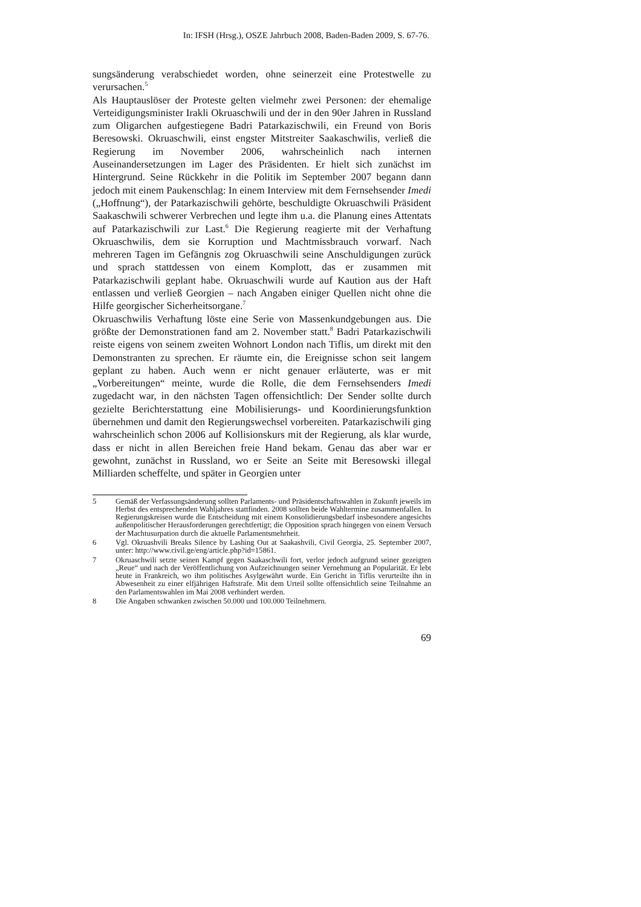In: IFSH (Hrsg.), OSZE Jahrbuch 2008, Baden-Baden 2009, S. 67-76.
sungsänderung verabschiedet worden, ohne seinerzeit eine Protestwelle zu verursachen.<sup>5</sup>
Als Hauptauslöser der Proteste gelten vielmehr zwei Personen: der ehemalige Verteidigungsminister Irakli Okruaschwili und der in den 90er Jahren in Russland zum Oligarchen aufgestiegene Badri Patarkazischwili, ein Freund von Boris Beresowski. Okruaschwili, einst engster Mitstreiter Saakaschwilis, verließ die Regierung im November 2006, wahrscheinlich nach internen Auseinandersetzungen im Lager des Präsidenten. Er hielt sich zunächst im Hintergrund. Seine Rückkehr in die Politik im September 2007 begann dann jedoch mit einem Paukenschlag: In einem Interview mit dem Fernsehsender Imedi („Hoffnung“), der Patarkazischwili gehörte, beschuldigte Okruaschwili Präsident Saakaschwili schwerer Verbrechen und legte ihm u.a. die Planung eines Attentats auf Patarkazischwili zur Last.<sup>6</sup> Die Regierung reagierte mit der Verhaftung Okruaschwilis, dem sie Korruption und Machtmissbrauch vorwarf. Nach mehreren Tagen im Gefängnis zog Okruaschwili seine Anschuldigungen zurück und sprach stattdessen von einem Komplott, das er zusammen mit Patarkazischwili geplant habe. Okruaschwili wurde auf Kaution aus der Haft entlassen und verließ Georgien – nach Angaben einiger Quellen nicht ohne die Hilfe georgischer Sicherheitsorgane.<sup>7</sup>
Okruaschwilis Verhaftung löste eine Serie von Massenkundgebungen aus. Die größte der Demonstrationen fand am 2. November statt.<sup>8</sup> Badri Patarkazischwili reiste eigens von seinem zweiten Wohnort London nach Tiflis, um direkt mit den Demonstranten zu sprechen. Er räumte ein, die Ereignisse schon seit langem geplant zu haben. Auch wenn er nicht genauer erläuterte, was er mit „Vorbereitungen“ meinte, wurde die Rolle, die dem Fernsehsenders Imedi zugedacht war, in den nächsten Tagen offensichtlich: Der Sender sollte durch gezielte Berichterstattung eine Mobilisierungs- und Koordinierungsfunktion übernehmen und damit den Regierungswechsel vorbereiten. Patarkazischwili ging wahrscheinlich schon 2006 auf Kollisionskurs mit der Regierung, als klar wurde, dass er nicht in allen Bereichen freie Hand bekam. Genau das aber war er gewohnt, zunächst in Russland, wo er Seite an Seite mit Beresowski illegal Milliarden scheffelte, und später in Georgien unter
5 Gemäß der Verfassungsänderung sollten Parlaments- und Präsidentschaftswahlen in Zukunft jeweils im Herbst des entsprechenden Wahljahres stattfinden. 2008 sollten beide Wahltermine zusammenfallen. In Regierungskreisen wurde die Entscheidung mit einem Konsolidierungsbedarf insbesondere angesichts außenpolitischer Herausforderungen gerechtfertigt; die Opposition sprach hingegen von einem Versuch der Machtusurpation durch die aktuelle Parlamentsmehrheit.
6 Vgl. Okruashvili Breaks Silence by Lashing Out at Saakashvili, Civil Georgia, 25. September 2007, unter: http://www.civil.ge/eng/article.php?id=15861.
7 Okruaschwili setzte seinen Kampf gegen Saakaschwili fort, verlor jedoch aufgrund seiner gezeigten „Reue“ und nach der Veröffentlichung von Aufzeichnungen seiner Vernehmung an Popularität. Er lebt heute in Frankreich, wo ihm politisches Asylgewährt wurde. Ein Gericht in Tiflis verurteilte ihn in Abwesenheit zu einer elfjährigen Haftstrafe. Mit dem Urteil sollte offensichtlich seine Teilnahme an den Parlamentswahlen im Mai 2008 verhindert werden.
8 Die Angaben schwanken zwischen 50.000 und 100.000 Teilnehmern.
69